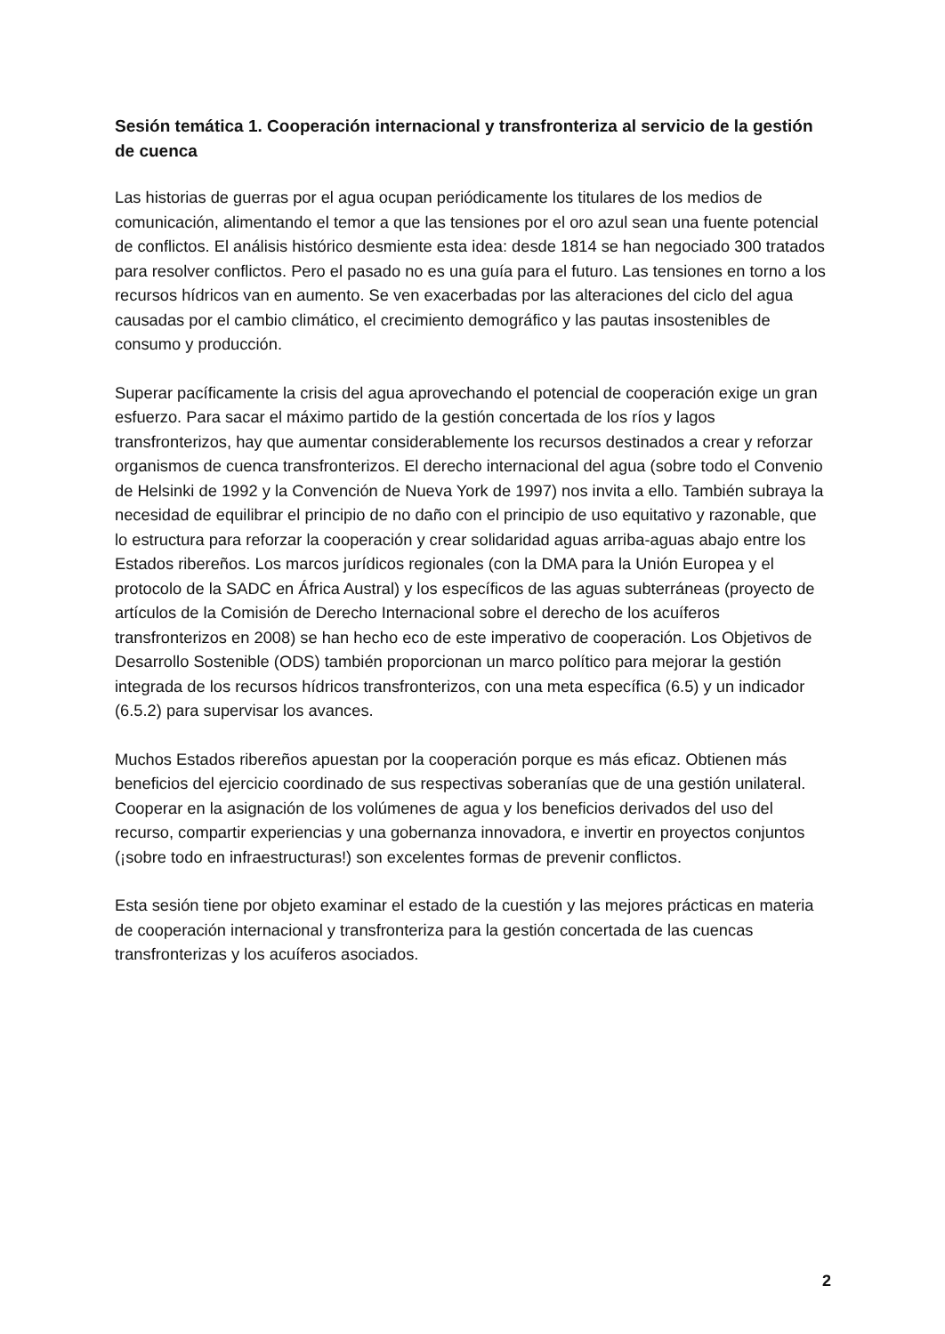Sesión temática 1. Cooperación internacional y transfronteriza al servicio de la gestión de cuenca
Las historias de guerras por el agua ocupan periódicamente los titulares de los medios de comunicación, alimentando el temor a que las tensiones por el oro azul sean una fuente potencial de conflictos. El análisis histórico desmiente esta idea: desde 1814 se han negociado 300 tratados para resolver conflictos. Pero el pasado no es una guía para el futuro. Las tensiones en torno a los recursos hídricos van en aumento. Se ven exacerbadas por las alteraciones del ciclo del agua causadas por el cambio climático, el crecimiento demográfico y las pautas insostenibles de consumo y producción.
Superar pacíficamente la crisis del agua aprovechando el potencial de cooperación exige un gran esfuerzo. Para sacar el máximo partido de la gestión concertada de los ríos y lagos transfronterizos, hay que aumentar considerablemente los recursos destinados a crear y reforzar organismos de cuenca transfronterizos. El derecho internacional del agua (sobre todo el Convenio de Helsinki de 1992 y la Convención de Nueva York de 1997) nos invita a ello. También subraya la necesidad de equilibrar el principio de no daño con el principio de uso equitativo y razonable, que lo estructura para reforzar la cooperación y crear solidaridad aguas arriba-aguas abajo entre los Estados ribereños. Los marcos jurídicos regionales (con la DMA para la Unión Europea y el protocolo de la SADC en África Austral) y los específicos de las aguas subterráneas (proyecto de artículos de la Comisión de Derecho Internacional sobre el derecho de los acuíferos transfronterizos en 2008) se han hecho eco de este imperativo de cooperación. Los Objetivos de Desarrollo Sostenible (ODS) también proporcionan un marco político para mejorar la gestión integrada de los recursos hídricos transfronterizos, con una meta específica (6.5) y un indicador (6.5.2) para supervisar los avances.
Muchos Estados ribereños apuestan por la cooperación porque es más eficaz. Obtienen más beneficios del ejercicio coordinado de sus respectivas soberanías que de una gestión unilateral. Cooperar en la asignación de los volúmenes de agua y los beneficios derivados del uso del recurso, compartir experiencias y una gobernanza innovadora, e invertir en proyectos conjuntos (¡sobre todo en infraestructuras!) son excelentes formas de prevenir conflictos.
Esta sesión tiene por objeto examinar el estado de la cuestión y las mejores prácticas en materia de cooperación internacional y transfronteriza para la gestión concertada de las cuencas transfronterizas y los acuíferos asociados.
2